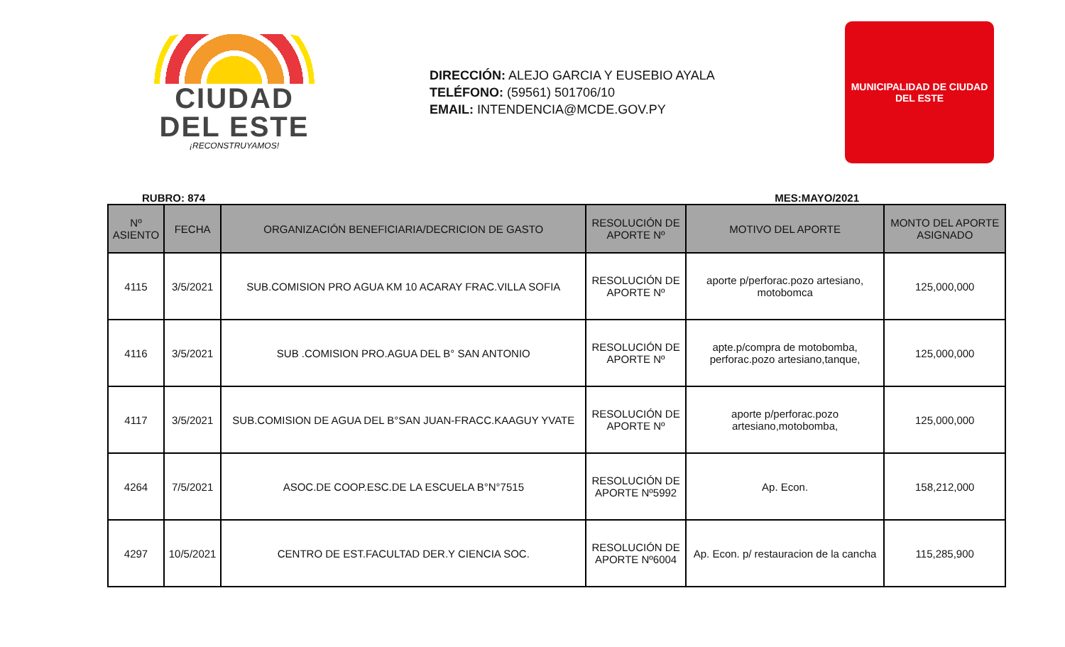CIUDAD
DEL ESTE
¡RECONSTRUYAMOS!
DIRECCIÓN: ALEJO GARCIA Y EUSEBIO AYALA
TELÉFONO: (59561) 501706/10
EMAIL: INTENDENCIA@MCDE.GOV.PY
MUNICIPALIDAD DE CIUDAD DEL ESTE
RUBRO: 874 MES:MAYO/2021
| Nº ASIENTO | FECHA | ORGANIZACIÓN BENEFICIARIA/DECRICION DE GASTO | RESOLUCIÓN DE APORTE Nº | MOTIVO DEL APORTE | MONTO DEL APORTE ASIGNADO |
| --- | --- | --- | --- | --- | --- |
| 4115 | 3/5/2021 | SUB.COMISION PRO AGUA KM 10 ACARAY FRAC.VILLA SOFIA | RESOLUCIÓN DE APORTE Nº | aporte p/perforac.pozo artesiano, motobomca | 125,000,000 |
| 4116 | 3/5/2021 | SUB .COMISION PRO.AGUA DEL B° SAN ANTONIO | RESOLUCIÓN DE APORTE Nº | apte.p/compra de motobomba, perforac.pozo artesiano,tanque, | 125,000,000 |
| 4117 | 3/5/2021 | SUB.COMISION DE AGUA DEL B°SAN JUAN-FRACC.KAAGUY YVATE | RESOLUCIÓN DE APORTE Nº | aporte p/perforac.pozo artesiano,motobomba, | 125,000,000 |
| 4264 | 7/5/2021 | ASOC.DE COOP.ESC.DE LA ESCUELA B°N°7515 | RESOLUCIÓN DE APORTE Nº5992 | Ap. Econ. | 158,212,000 |
| 4297 | 10/5/2021 | CENTRO DE EST.FACULTAD DER.Y CIENCIA SOC. | RESOLUCIÓN DE APORTE Nº6004 | Ap. Econ. p/ restauracion de la cancha | 115,285,900 |